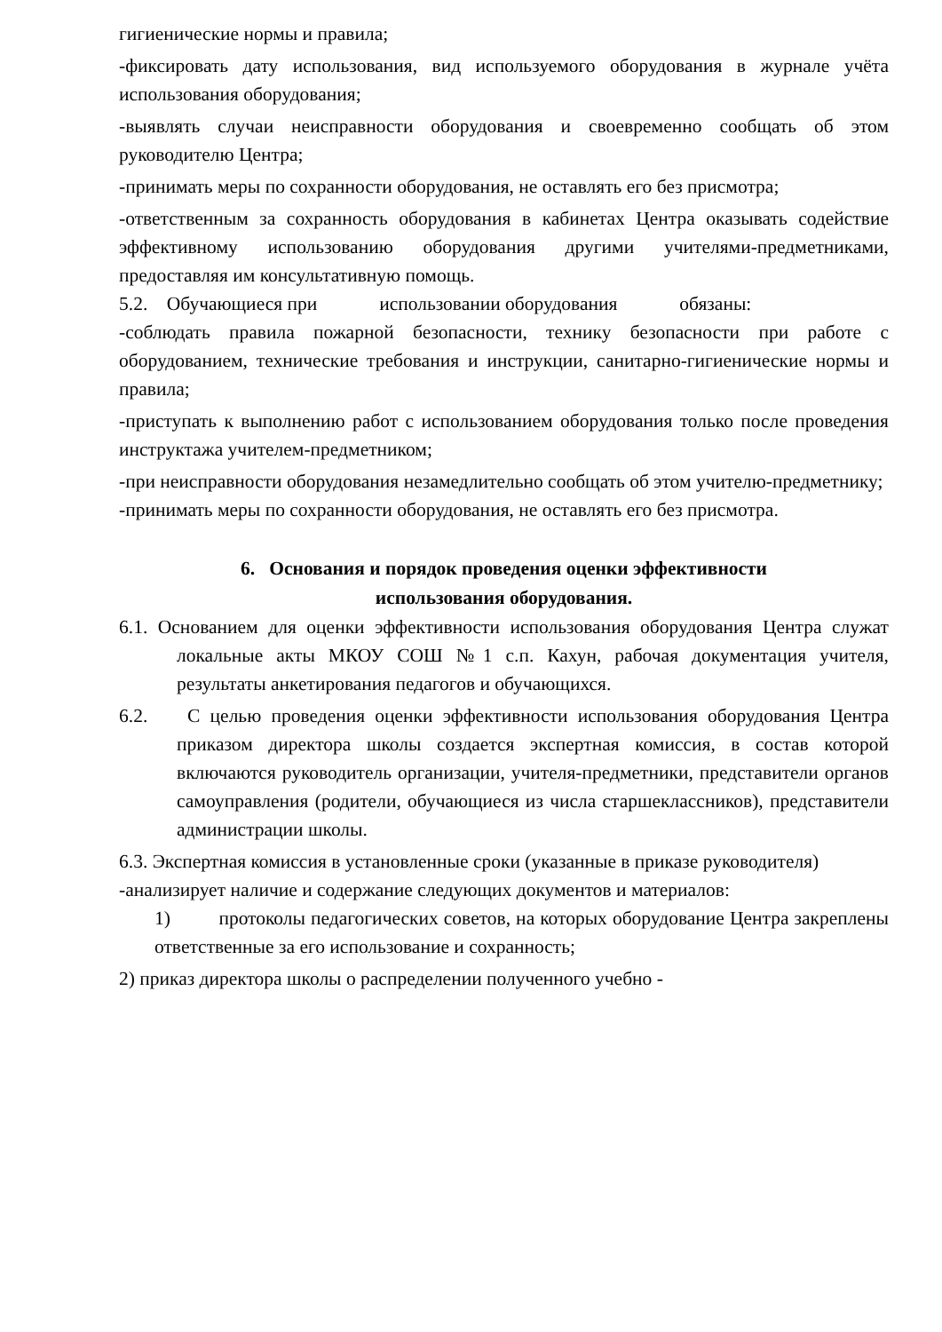гигиенические нормы и правила;
-фиксировать дату использования, вид используемого оборудования в журнале учёта использования оборудования;
-выявлять случаи неисправности оборудования и своевременно сообщать об этом руководителю Центра;
-принимать меры по сохранности оборудования, не оставлять его без присмотра;
-ответственным за сохранность оборудования в кабинетах Центра оказывать содействие эффективному использованию оборудования другими учителями-предметниками, предоставляя им консультативную помощь.
5.2. Обучающиеся при использовании оборудования обязаны:
-соблюдать правила пожарной безопасности, технику безопасности при работе с оборудованием, технические требования и инструкции, санитарно-гигиенические нормы и правила;
-приступать к выполнению работ с использованием оборудования только после проведения инструктажа учителем-предметником;
-при неисправности оборудования незамедлительно сообщать об этом учителю-предметнику;
-принимать меры по сохранности оборудования, не оставлять его без присмотра.
6. Основания и порядок проведения оценки эффективности
использования оборудования.
6.1. Основанием для оценки эффективности использования оборудования Центра служат локальные акты МКОУ СОШ №1 с.п. Кахун, рабочая документация учителя, результаты анкетирования педагогов и обучающихся.
6.2. С целью проведения оценки эффективности использования оборудования Центра приказом директора школы создается экспертная комиссия, в состав которой включаются руководитель организации, учителя-предметники, представители органов самоуправления (родители, обучающиеся из числа старшеклассников), представители администрации школы.
6.3. Экспертная комиссия в установленные сроки (указанные в приказе руководителя)
-анализирует наличие и содержание следующих документов и материалов:
1) протоколы педагогических советов, на которых оборудование Центра закреплены ответственные за его использование и сохранность;
2) приказ директора школы о распределении полученного учебно -